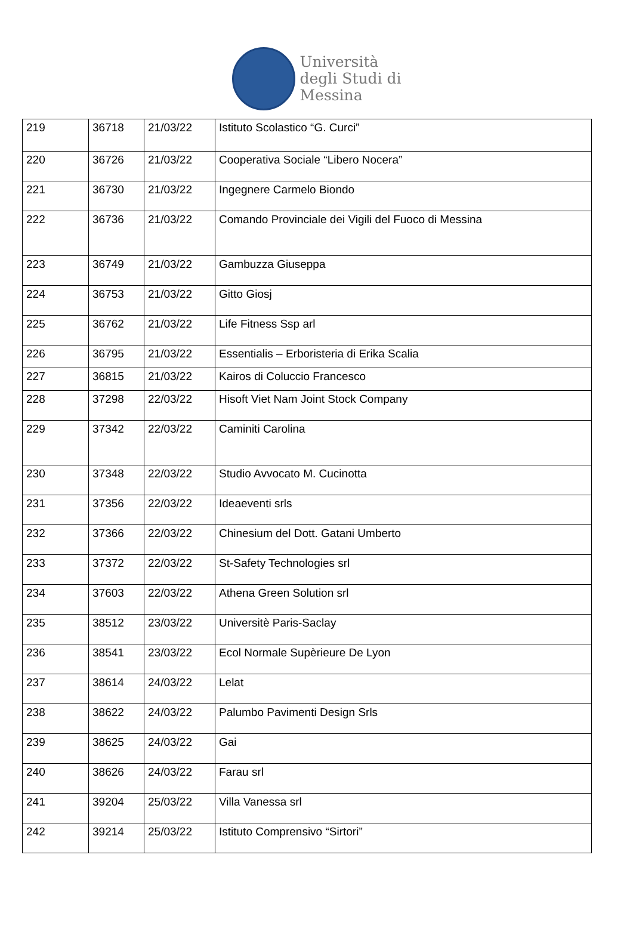Università
degli Studi di
Messina
| 219 | 36718 | 21/03/22 | Istituto Scolastico “G. Curci” |
| 220 | 36726 | 21/03/22 | Cooperativa Sociale “Libero Nocera” |
| 221 | 36730 | 21/03/22 | Ingegnere Carmelo Biondo |
| 222 | 36736 | 21/03/22 | Comando Provinciale dei Vigili del Fuoco di Messina |
| 223 | 36749 | 21/03/22 | Gambuzza Giuseppa |
| 224 | 36753 | 21/03/22 | Gitto Giosj |
| 225 | 36762 | 21/03/22 | Life Fitness Ssp arl |
| 226 | 36795 | 21/03/22 | Essentialis – Erboristeria di Erika Scalia |
| 227 | 36815 | 21/03/22 | Kairos di Coluccio Francesco |
| 228 | 37298 | 22/03/22 | Hisoft Viet Nam Joint Stock Company |
| 229 | 37342 | 22/03/22 | Caminiti Carolina |
| 230 | 37348 | 22/03/22 | Studio Avvocato M. Cucinotta |
| 231 | 37356 | 22/03/22 | Ideaeventi srls |
| 232 | 37366 | 22/03/22 | Chinesium del Dott. Gatani Umberto |
| 233 | 37372 | 22/03/22 | St-Safety Technologies srl |
| 234 | 37603 | 22/03/22 | Athena Green Solution srl |
| 235 | 38512 | 23/03/22 | Universitè Paris-Saclay |
| 236 | 38541 | 23/03/22 | Ecol Normale Supèrieure De Lyon |
| 237 | 38614 | 24/03/22 | Lelat |
| 238 | 38622 | 24/03/22 | Palumbo Pavimenti Design Srls |
| 239 | 38625 | 24/03/22 | Gai |
| 240 | 38626 | 24/03/22 | Farau srl |
| 241 | 39204 | 25/03/22 | Villa Vanessa srl |
| 242 | 39214 | 25/03/22 | Istituto Comprensivo “Sirtori” |